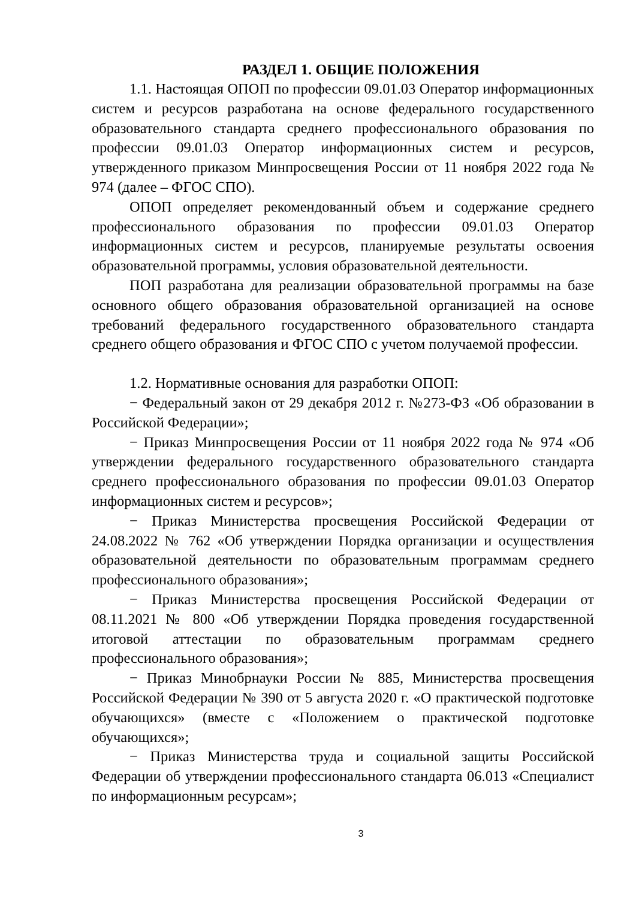РАЗДЕЛ 1. ОБЩИЕ ПОЛОЖЕНИЯ
1.1. Настоящая ОПОП по профессии 09.01.03 Оператор информационных систем и ресурсов разработана на основе федерального государственного образовательного стандарта среднего профессионального образования по профессии 09.01.03 Оператор информационных систем и ресурсов, утвержденного приказом Минпросвещения России от 11 ноября 2022 года № 974 (далее – ФГОС СПО).
ОПОП определяет рекомендованный объем и содержание среднего профессионального образования по профессии 09.01.03 Оператор информационных систем и ресурсов, планируемые результаты освоения образовательной программы, условия образовательной деятельности.
ПОП разработана для реализации образовательной программы на базе основного общего образования образовательной организацией на основе требований федерального государственного образовательного стандарта среднего общего образования и ФГОС СПО с учетом получаемой профессии.
1.2. Нормативные основания для разработки ОПОП:
− Федеральный закон от 29 декабря 2012 г. №273-ФЗ «Об образовании в Российской Федерации»;
− Приказ Минпросвещения России от 11 ноября 2022 года № 974 «Об утверждении федерального государственного образовательного стандарта среднего профессионального образования по профессии 09.01.03 Оператор информационных систем и ресурсов»;
− Приказ Министерства просвещения Российской Федерации от 24.08.2022 № 762 «Об утверждении Порядка организации и осуществления образовательной деятельности по образовательным программам среднего профессионального образования»;
− Приказ Министерства просвещения Российской Федерации от 08.11.2021 № 800 «Об утверждении Порядка проведения государственной итоговой аттестации по образовательным программам среднего профессионального образования»;
− Приказ Минобрнауки России № 885, Министерства просвещения Российской Федерации № 390 от 5 августа 2020 г. «О практической подготовке обучающихся» (вместе с «Положением о практической подготовке обучающихся»;
− Приказ Министерства труда и социальной защиты Российской Федерации об утверждении профессионального стандарта 06.013 «Специалист по информационным ресурсам»;
3